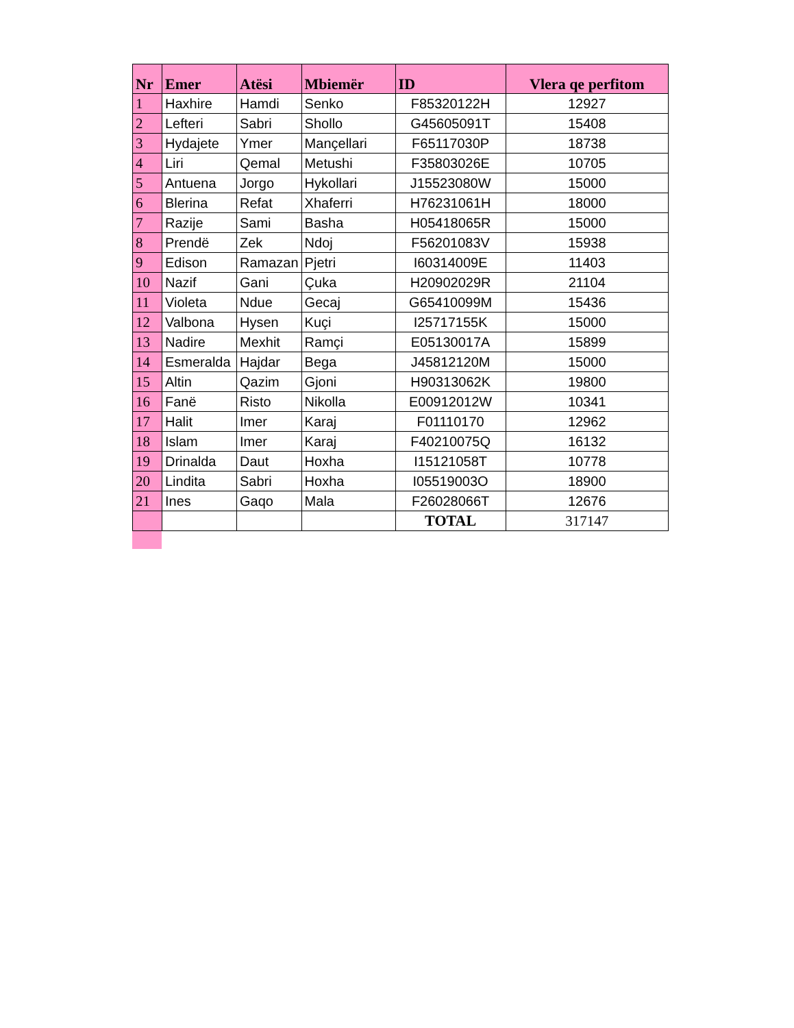| Nr | Emer | Atësi | Mbiemër | ID | Vlera qe perfitom |
| --- | --- | --- | --- | --- | --- |
| 1 | Haxhire | Hamdi | Senko | F85320122H | 12927 |
| 2 | Lefteri | Sabri | Shollo | G45605091T | 15408 |
| 3 | Hydajete | Ymer | Mançellari | F65117030P | 18738 |
| 4 | Liri | Qemal | Metushi | F35803026E | 10705 |
| 5 | Antuena | Jorgo | Hykollari | J15523080W | 15000 |
| 6 | Blerina | Refat | Xhaferri | H76231061H | 18000 |
| 7 | Razije | Sami | Basha | H05418065R | 15000 |
| 8 | Prendë | Zek | Ndoj | F56201083V | 15938 |
| 9 | Edison | Ramazan | Pjetri | I60314009E | 11403 |
| 10 | Nazif | Gani | Çuka | H20902029R | 21104 |
| 11 | Violeta | Ndue | Gecaj | G65410099M | 15436 |
| 12 | Valbona | Hysen | Kuçi | I25717155K | 15000 |
| 13 | Nadire | Mexhit | Ramçi | E05130017A | 15899 |
| 14 | Esmeralda | Hajdar | Bega | J45812120M | 15000 |
| 15 | Altin | Qazim | Gjoni | H90313062K | 19800 |
| 16 | Fanë | Risto | Nikolla | E00912012W | 10341 |
| 17 | Halit | Imer | Karaj | F01110170 | 12962 |
| 18 | Islam | Imer | Karaj | F40210075Q | 16132 |
| 19 | Drinalda | Daut | Hoxha | I15121058T | 10778 |
| 20 | Lindita | Sabri | Hoxha | I05519003O | 18900 |
| 21 | Ines | Gaqo | Mala | F26028066T | 12676 |
| | | | | TOTAL | 317147 |